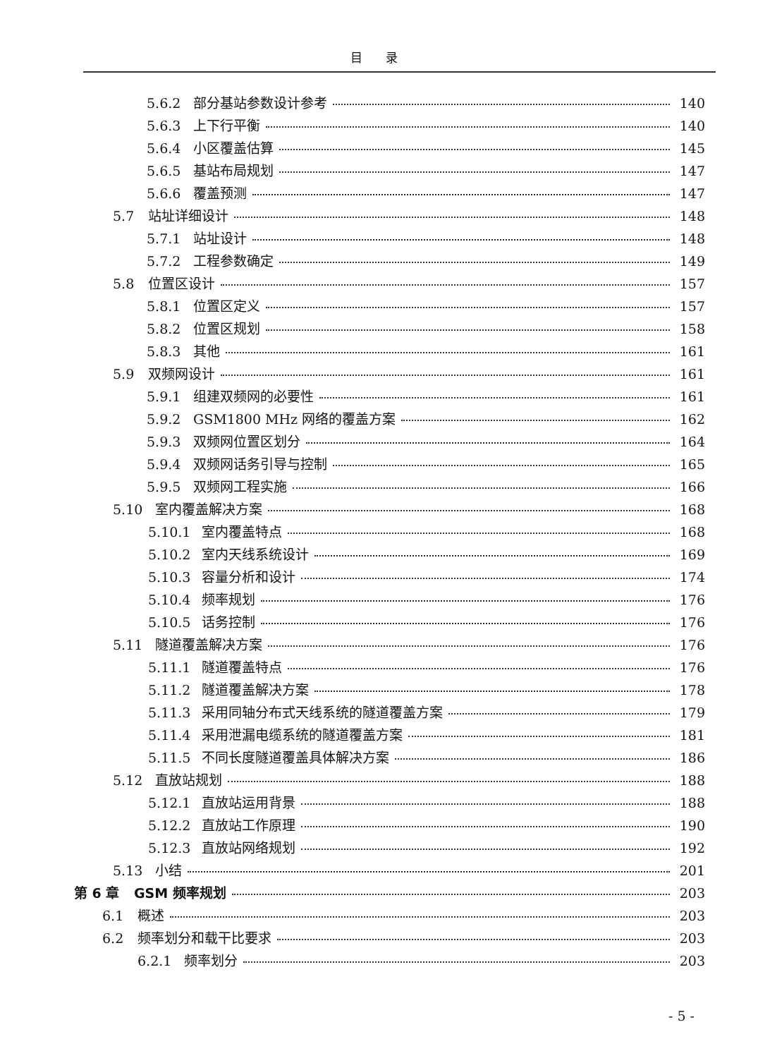目 录
5.6.2 部分基站参数设计参考 140
5.6.3 上下行平衡 140
5.6.4 小区覆盖估算 145
5.6.5 基站布局规划 147
5.6.6 覆盖预测 147
5.7 站址详细设计 148
5.7.1 站址设计 148
5.7.2 工程参数确定 149
5.8 位置区设计 157
5.8.1 位置区定义 157
5.8.2 位置区规划 158
5.8.3 其他 161
5.9 双频网设计 161
5.9.1 组建双频网的必要性 161
5.9.2 GSM1800 MHz 网络的覆盖方案 162
5.9.3 双频网位置区划分 164
5.9.4 双频网话务引导与控制 165
5.9.5 双频网工程实施 166
5.10 室内覆盖解决方案 168
5.10.1 室内覆盖特点 168
5.10.2 室内天线系统设计 169
5.10.3 容量分析和设计 174
5.10.4 频率规划 176
5.10.5 话务控制 176
5.11 隧道覆盖解决方案 176
5.11.1 隧道覆盖特点 176
5.11.2 隧道覆盖解决方案 178
5.11.3 采用同轴分布式天线系统的隧道覆盖方案 179
5.11.4 采用泄漏电缆系统的隧道覆盖方案 181
5.11.5 不同长度隧道覆盖具体解决方案 186
5.12 直放站规划 188
5.12.1 直放站运用背景 188
5.12.2 直放站工作原理 190
5.12.3 直放站网络规划 192
5.13 小结 201
第 6 章 GSM 频率规划 203
6.1 概述 203
6.2 频率划分和载干比要求 203
6.2.1 频率划分 203
- 5 -